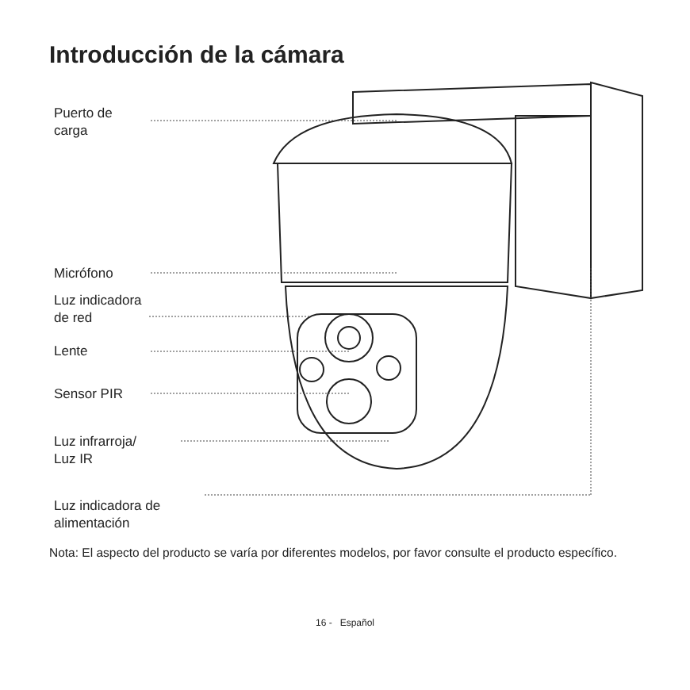Introducción de la cámara
Puerto de
carga
Micrófono
Luz indicadora
de red
Lente
Sensor PIR
Luz infrarroja/
Luz IR
Luz indicadora de
alimentación
Nota: El aspecto del producto se varía por diferentes modelos, por favor consulte el producto específico.
16 - Español